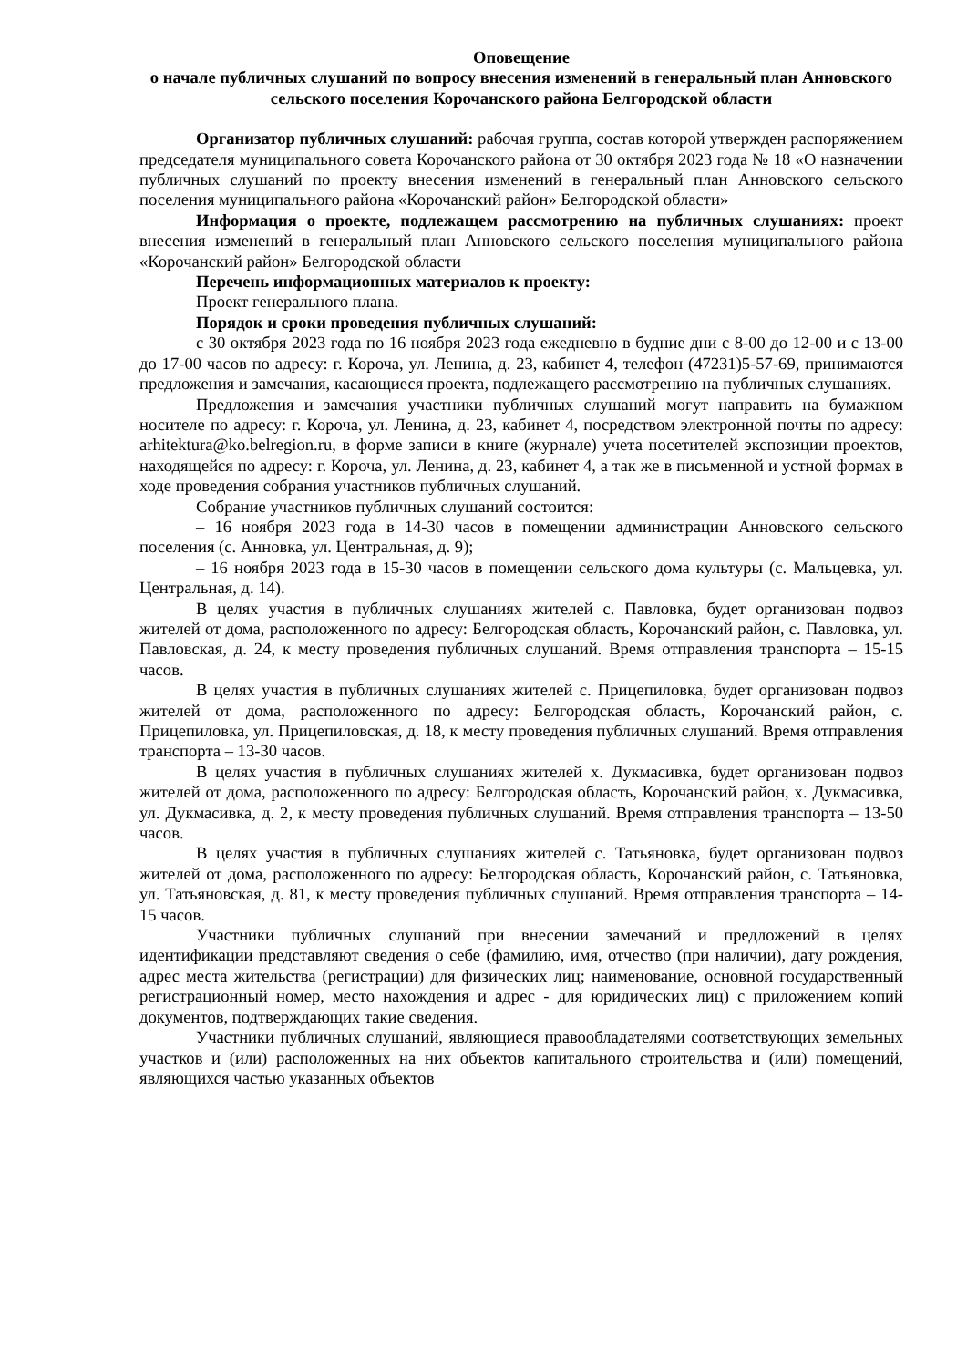Оповещение
о начале публичных слушаний по вопросу внесения изменений в генеральный план Анновского сельского поселения Корочанского района Белгородской области
Организатор публичных слушаний: рабочая группа, состав которой утвержден распоряжением председателя муниципального совета Корочанского района от 30 октября 2023 года № 18 «О назначении публичных слушаний по проекту внесения изменений в генеральный план Анновского сельского поселения муниципального района «Корочанский район» Белгородской области»
Информация о проекте, подлежащем рассмотрению на публичных слушаниях: проект внесения изменений в генеральный план Анновского сельского поселения муниципального района «Корочанский район» Белгородской области
Перечень информационных материалов к проекту:
Проект генерального плана.
Порядок и сроки проведения публичных слушаний:
с 30 октября 2023 года по 16 ноября 2023 года ежедневно в будние дни с 8-00 до 12-00 и с 13-00 до 17-00 часов по адресу: г. Короча, ул. Ленина, д. 23, кабинет 4, телефон (47231)5-57-69, принимаются предложения и замечания, касающиеся проекта, подлежащего рассмотрению на публичных слушаниях.
Предложения и замечания участники публичных слушаний могут направить на бумажном носителе по адресу: г. Короча, ул. Ленина, д. 23, кабинет 4, посредством электронной почты по адресу: arhitektura@ko.belregion.ru, в форме записи в книге (журнале) учета посетителей экспозиции проектов, находящейся по адресу: г. Короча, ул. Ленина, д. 23, кабинет 4, а так же в письменной и устной формах в ходе проведения собрания участников публичных слушаний.
Собрание участников публичных слушаний состоится:
– 16 ноября 2023 года в 14-30 часов в помещении администрации Анновского сельского поселения (с. Анновка, ул. Центральная, д. 9);
– 16 ноября 2023 года в 15-30 часов в помещении сельского дома культуры (с. Мальцевка, ул. Центральная, д. 14).
В целях участия в публичных слушаниях жителей с. Павловка, будет организован подвоз жителей от дома, расположенного по адресу: Белгородская область, Корочанский район, с. Павловка, ул. Павловская, д. 24, к месту проведения публичных слушаний. Время отправления транспорта – 15-15 часов.
В целях участия в публичных слушаниях жителей с. Прицепиловка, будет организован подвоз жителей от дома, расположенного по адресу: Белгородская область, Корочанский район, с. Прицепиловка, ул. Прицепиловская, д. 18, к месту проведения публичных слушаний. Время отправления транспорта – 13-30 часов.
В целях участия в публичных слушаниях жителей х. Дукмасивка, будет организован подвоз жителей от дома, расположенного по адресу: Белгородская область, Корочанский район, х. Дукмасивка, ул. Дукмасивка, д. 2, к месту проведения публичных слушаний. Время отправления транспорта – 13-50 часов.
В целях участия в публичных слушаниях жителей с. Татьяновка, будет организован подвоз жителей от дома, расположенного по адресу: Белгородская область, Корочанский район, с. Татьяновка, ул. Татьяновская, д. 81, к месту проведения публичных слушаний. Время отправления транспорта – 14-15 часов.
Участники публичных слушаний при внесении замечаний и предложений в целях идентификации представляют сведения о себе (фамилию, имя, отчество (при наличии), дату рождения, адрес места жительства (регистрации) для физических лиц; наименование, основной государственный регистрационный номер, место нахождения и адрес - для юридических лиц) с приложением копий документов, подтверждающих такие сведения.
Участники публичных слушаний, являющиеся правообладателями соответствующих земельных участков и (или) расположенных на них объектов капитального строительства и (или) помещений, являющихся частью указанных объектов